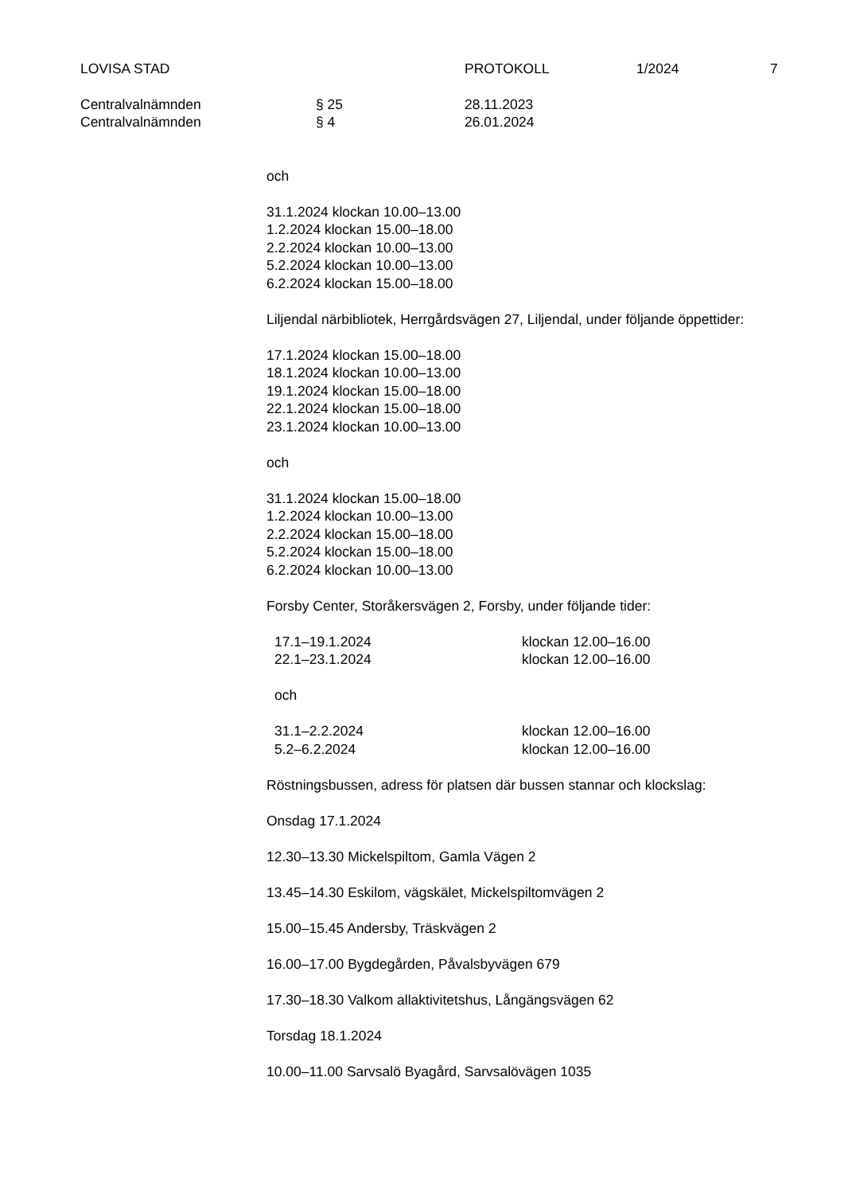LOVISA STAD PROTOKOLL 1/2024 7
Centralvalnämnden § 25 28.11.2023
Centralvalnämnden § 4 26.01.2024
och
31.1.2024 klockan 10.00–13.00
1.2.2024 klockan 15.00–18.00
2.2.2024 klockan 10.00–13.00
5.2.2024 klockan 10.00–13.00
6.2.2024 klockan 15.00–18.00
Liljendal närbibliotek, Herrgårdsvägen 27, Liljendal, under följande öppettider:
17.1.2024 klockan 15.00–18.00
18.1.2024 klockan 10.00–13.00
19.1.2024 klockan 15.00–18.00
22.1.2024 klockan 15.00–18.00
23.1.2024 klockan 10.00–13.00
och
31.1.2024 klockan 15.00–18.00
1.2.2024 klockan 10.00–13.00
2.2.2024 klockan 15.00–18.00
5.2.2024 klockan 15.00–18.00
6.2.2024 klockan 10.00–13.00
Forsby Center, Storåkersvägen 2, Forsby, under följande tider:
| 17.1–19.1.2024 | klockan 12.00–16.00 |
| 22.1–23.1.2024 | klockan 12.00–16.00 |
och
| 31.1–2.2.2024 | klockan 12.00–16.00 |
| 5.2–6.2.2024 | klockan 12.00–16.00 |
Röstningsbussen, adress för platsen där bussen stannar och klockslag:
Onsdag 17.1.2024
12.30–13.30 Mickelspiltom, Gamla Vägen 2
13.45–14.30 Eskilom, vägskälet, Mickelspiltomvägen 2
15.00–15.45 Andersby, Träskvägen 2
16.00–17.00 Bygdegården, Påvalsbyvägen 679
17.30–18.30 Valkom allaktivitetshus, Långängsvägen 62
Torsdag 18.1.2024
10.00–11.00 Sarvsalö Byagård, Sarvsalövägen 1035